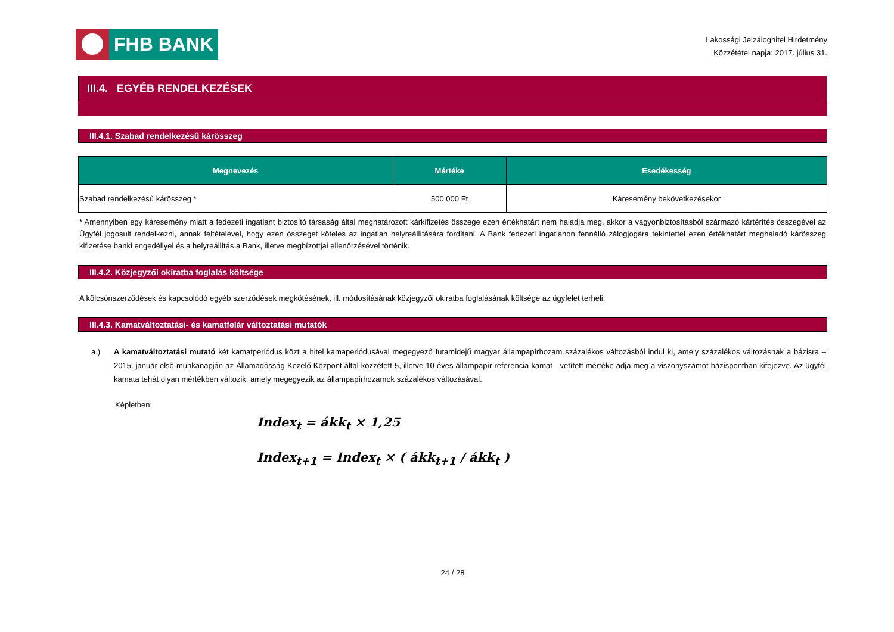FHB BANK
Lakossági Jelzáloghitel Hirdetmény
Közzététel napja: 2017. július 31.
III.4. EGYÉB RENDELKEZÉSEK
III.4.1. Szabad rendelkezésű kárösszeg
| Megnevezés | Mértéke | Esedékesség |
| --- | --- | --- |
| Szabad rendelkezésű kárösszeg * | 500 000 Ft | Káresemény bekövetkezésekor |
* Amennyiben egy káresemény miatt a fedezeti ingatlant biztosító társaság által meghatározott kárkifizetés összege ezen értékhatárt nem haladja meg, akkor a vagyonbiztosításból származó kártérítés összegével az Ügyfél jogosult rendelkezni, annak feltételével, hogy ezen összeget köteles az ingatlan helyreállítására fordítani. A Bank fedezeti ingatlanon fennálló zálogjogára tekintettel ezen értékhatárt meghaladó kárösszeg kifizetése banki engedéllyel és a helyreállítás a Bank, illetve megbízottjai ellenőrzésével történik.
III.4.2. Közjegyzői okiratba foglalás költsége
A kölcsönszerződések és kapcsolódó egyéb szerződések megkötésének, ill. módosításának közjegyzői okiratba foglalásának költsége az ügyfelet terheli.
III.4.3. Kamatváltoztatási- és kamatfelár változtatási mutatók
a.) A kamatváltoztatási mutató két kamatperiódus közt a hitel kamaperiódusával megegyező futamidejű magyar állampapírhozam százalékos változásból indul ki, amely százalékos változásnak a bázisra – 2015. január első munkanapján az Államadósság Kezelő Központ által közzétett 5, illetve 10 éves állampapír referencia kamat - vetített mértéke adja meg a viszonyszámot bázispontban kifejezve. Az ügyfél kamata tehát olyan mértékben változik, amely megegyezik az állampapírhozamok százalékos változásával.
Képletben:
Index<sub>t</sub> = ákk<sub>t</sub> × 1,25
Index<sub>t+1</sub> = Index<sub>t</sub> × ( ákk<sub>t+1</sub> / ákk<sub>t</sub> )
24 / 28